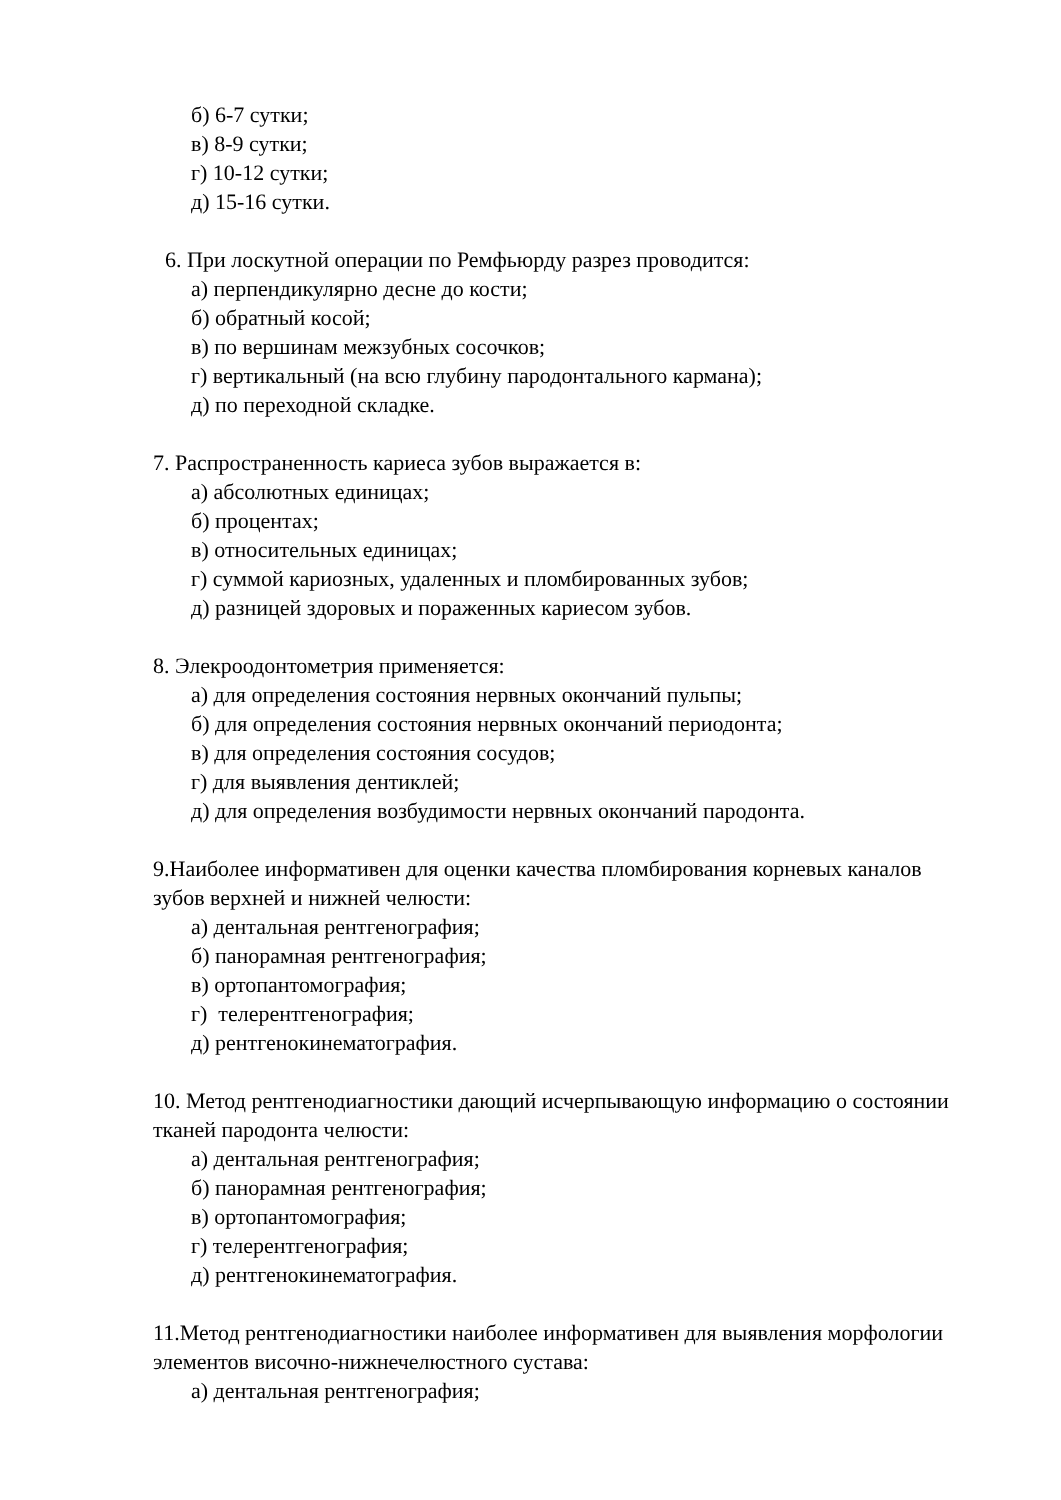б) 6-7 сутки;
в) 8-9 сутки;
г) 10-12 сутки;
д) 15-16 сутки.
6. При лоскутной операции по Ремфьюрду разрез проводится:
а) перпендикулярно десне до кости;
б) обратный косой;
в) по вершинам межзубных сосочков;
г) вертикальный (на всю глубину пародонтального кармана);
д) по переходной складке.
7. Распространенность кариеса зубов выражается в:
а) абсолютных единицах;
б) процентах;
в) относительных единицах;
г) суммой кариозных, удаленных и пломбированных зубов;
д) разницей здоровых и пораженных кариесом зубов.
8. Элекроодонтометрия применяется:
а) для определения состояния нервных окончаний пульпы;
б) для определения состояния нервных окончаний периодонта;
в) для определения состояния сосудов;
г) для выявления дентиклей;
д) для определения возбудимости нервных окончаний пародонта.
9.Наиболее информативен для оценки качества пломбирования корневых каналов зубов верхней и нижней челюсти:
а) дентальная рентгенография;
б) панорамная рентгенография;
в) ортопантомография;
г) телерентгенография;
д) рентгенокинематография.
10. Метод рентгенодиагностики дающий исчерпывающую информацию о состоянии тканей пародонта челюсти:
а) дентальная рентгенография;
б) панорамная рентгенография;
в) ортопантомография;
г) телерентгенография;
д) рентгенокинематография.
11.Метод рентгенодиагностики наиболее информативен для выявления морфологии элементов височно-нижнечелюстного сустава:
а) дентальная рентгенография;